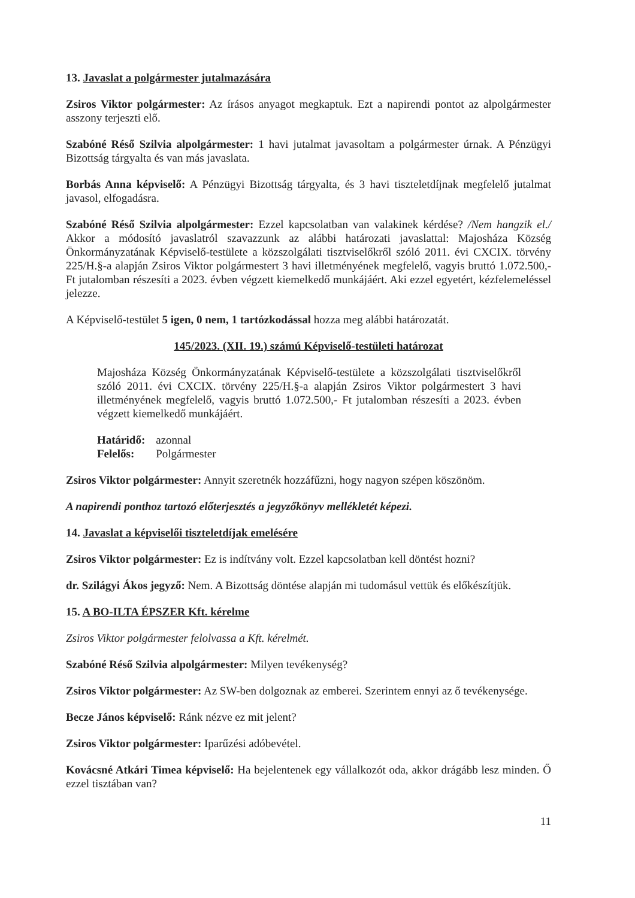13. Javaslat a polgármester jutalmazására
Zsiros Viktor polgármester: Az írásos anyagot megkaptuk. Ezt a napirendi pontot az alpolgármester asszony terjeszti elő.
Szabóné Réső Szilvia alpolgármester: 1 havi jutalmat javasoltam a polgármester úrnak. A Pénzügyi Bizottság tárgyalta és van más javaslata.
Borbás Anna képviselő: A Pénzügyi Bizottság tárgyalta, és 3 havi tiszteletdíjnak megfelelő jutalmat javasol, elfogadásra.
Szabóné Réső Szilvia alpolgármester: Ezzel kapcsolatban van valakinek kérdése? /Nem hangzik el./ Akkor a módosító javaslatról szavazzunk az alábbi határozati javaslattal: Majosháza Község Önkormányzatának Képviselő-testülete a közszolgálati tisztviselőkről szóló 2011. évi CXCIX. törvény 225/H.§-a alapján Zsiros Viktor polgármestert 3 havi illetményének megfelelő, vagyis bruttó 1.072.500,- Ft jutalomban részesíti a 2023. évben végzett kiemelkedő munkájáért. Aki ezzel egyetért, kézfelemeléssel jelezze.
A Képviselő-testület 5 igen, 0 nem, 1 tartózkodással hozza meg alábbi határozatát.
145/2023. (XII. 19.) számú Képviselő-testületi határozat
Majosháza Község Önkormányzatának Képviselő-testülete a közszolgálati tisztviselőkről szóló 2011. évi CXCIX. törvény 225/H.§-a alapján Zsiros Viktor polgármestert 3 havi illetményének megfelelő, vagyis bruttó 1.072.500,- Ft jutalomban részesíti a 2023. évben végzett kiemelkedő munkájáért.
| Határidő: | azonnal |
| Felelős: | Polgármester |
Zsiros Viktor polgármester: Annyit szeretnék hozzáfűzni, hogy nagyon szépen köszönöm.
A napirendi ponthoz tartozó előterjesztés a jegyzőkönyv mellékletét képezi.
14. Javaslat a képviselői tiszteletdíjak emelésére
Zsiros Viktor polgármester: Ez is indítvány volt. Ezzel kapcsolatban kell döntést hozni?
dr. Szilágyi Ákos jegyző: Nem. A Bizottság döntése alapján mi tudomásul vettük és előkészítjük.
15. A BO-ILTA ÉPSZER Kft. kérelme
Zsiros Viktor polgármester felolvassa a Kft. kérelmét.
Szabóné Réső Szilvia alpolgármester: Milyen tevékenység?
Zsiros Viktor polgármester: Az SW-ben dolgoznak az emberei. Szerintem ennyi az ő tevékenysége.
Becze János képviselő: Ránk nézve ez mit jelent?
Zsiros Viktor polgármester: Iparűzési adóbevétel.
Kovácsné Atkári Timea képviselő: Ha bejelentenek egy vállalkozót oda, akkor drágább lesz minden. Ő ezzel tisztában van?
11